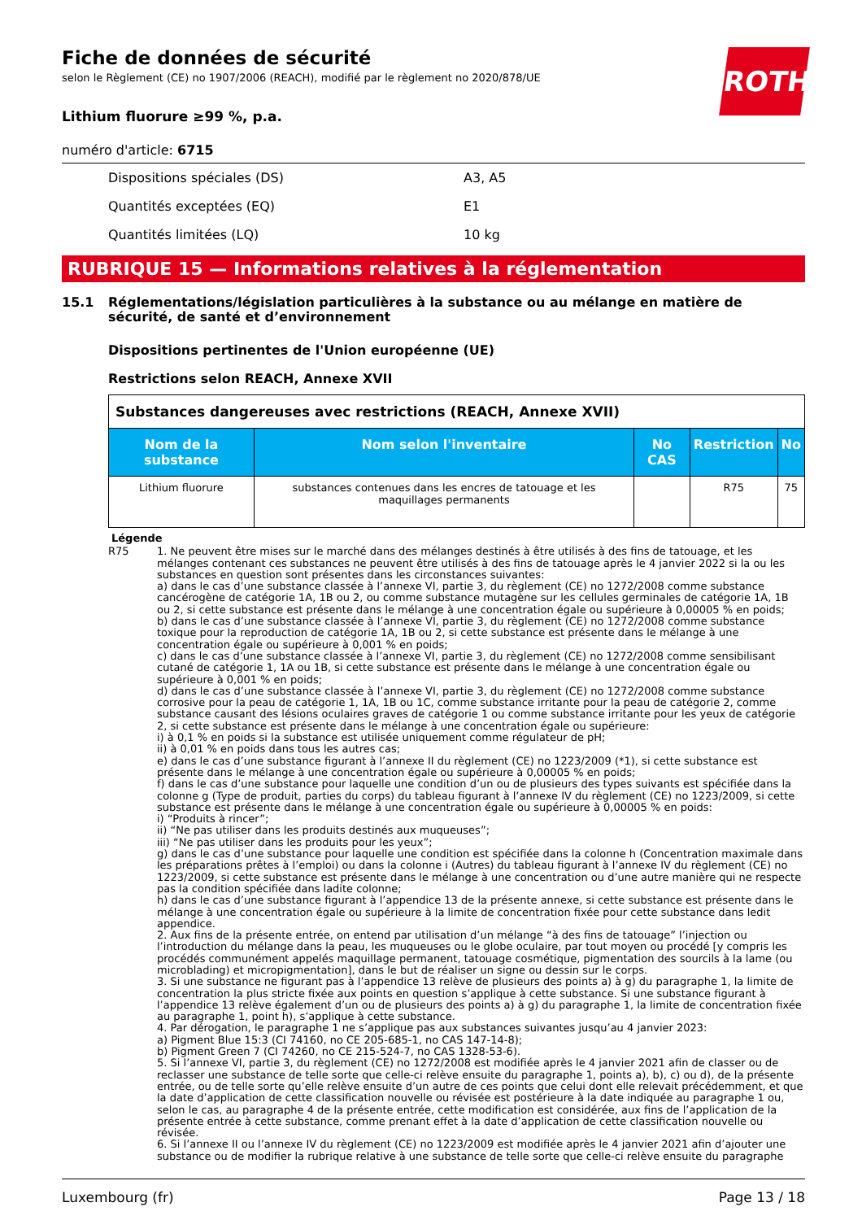ROTH
Fiche de données de sécurité
selon le Règlement (CE) no 1907/2006 (REACH), modifié par le règlement no 2020/878/UE
Lithium fluorure ≥99 %, p.a.
numéro d'article: 6715
Dispositions spéciales (DS) A3, A5
Quantités exceptées (EQ) E1
Quantités limitées (LQ) 10 kg
RUBRIQUE 15 — Informations relatives à la réglementation
15.1 Réglementations/législation particulières à la substance ou au mélange en matière de sécurité, de santé et d’environnement
Dispositions pertinentes de l'Union européenne (UE)
Restrictions selon REACH, Annexe XVII
| Substances dangereuses avec restrictions (REACH, Annexe XVII) | | | | |
| --- | --- | --- | --- | --- |
| Nom de la substance | Nom selon l'inventaire | No CAS | Restriction | No |
| Lithium fluorure | substances contenues dans les encres de tatouage et les maquillages permanents | | R75 | 75 |
Légende
R75 1. Ne peuvent être mises sur le marché dans des mélanges destinés à être utilisés à des fins de tatouage, et les mélanges contenant ces substances ne peuvent être utilisés à des fins de tatouage après le 4 janvier 2022 si la ou les substances en question sont présentes dans les circonstances suivantes:
a) dans le cas d’une substance classée à l’annexe VI, partie 3, du règlement (CE) no 1272/2008 comme substance cancérogène de catégorie 1A, 1B ou 2, ou comme substance mutagène sur les cellules germinales de catégorie 1A, 1B ou 2, si cette substance est présente dans le mélange à une concentration égale ou supérieure à 0,00005 % en poids;
b) dans le cas d’une substance classée à l’annexe VI, partie 3, du règlement (CE) no 1272/2008 comme substance toxique pour la reproduction de catégorie 1A, 1B ou 2, si cette substance est présente dans le mélange à une concentration égale ou supérieure à 0,001 % en poids;
c) dans le cas d’une substance classée à l’annexe VI, partie 3, du règlement (CE) no 1272/2008 comme sensibilisant cutané de catégorie 1, 1A ou 1B, si cette substance est présente dans le mélange à une concentration égale ou supérieure à 0,001 % en poids;
d) dans le cas d’une substance classée à l’annexe VI, partie 3, du règlement (CE) no 1272/2008 comme substance corrosive pour la peau de catégorie 1, 1A, 1B ou 1C, comme substance irritante pour la peau de catégorie 2, comme substance causant des lésions oculaires graves de catégorie 1 ou comme substance irritante pour les yeux de catégorie 2, si cette substance est présente dans le mélange à une concentration égale ou supérieure:
i) à 0,1 % en poids si la substance est utilisée uniquement comme régulateur de pH;
ii) à 0,01 % en poids dans tous les autres cas;
e) dans le cas d’une substance figurant à l’annexe II du règlement (CE) no 1223/2009 (*1), si cette substance est présente dans le mélange à une concentration égale ou supérieure à 0,00005 % en poids;
f) dans le cas d’une substance pour laquelle une condition d’un ou de plusieurs des types suivants est spécifiée dans la colonne g (Type de produit, parties du corps) du tableau figurant à l’annexe IV du règlement (CE) no 1223/2009, si cette substance est présente dans le mélange à une concentration égale ou supérieure à 0,00005 % en poids:
i) “Produits à rincer”;
ii) “Ne pas utiliser dans les produits destinés aux muqueuses”;
iii) “Ne pas utiliser dans les produits pour les yeux”;
g) dans le cas d’une substance pour laquelle une condition est spécifiée dans la colonne h (Concentration maximale dans les préparations prêtes à l’emploi) ou dans la colonne i (Autres) du tableau figurant à l’annexe IV du règlement (CE) no 1223/2009, si cette substance est présente dans le mélange à une concentration ou d’une autre manière qui ne respecte pas la condition spécifiée dans ladite colonne;
h) dans le cas d’une substance figurant à l’appendice 13 de la présente annexe, si cette substance est présente dans le mélange à une concentration égale ou supérieure à la limite de concentration fixée pour cette substance dans ledit appendice.
2. Aux fins de la présente entrée, on entend par utilisation d’un mélange “à des fins de tatouage” l’injection ou l’introduction du mélange dans la peau, les muqueuses ou le globe oculaire, par tout moyen ou procédé [y compris les procédés communément appelés maquillage permanent, tatouage cosmétique, pigmentation des sourcils à la lame (ou microblading) et micropigmentation], dans le but de réaliser un signe ou dessin sur le corps.
3. Si une substance ne figurant pas à l’appendice 13 relève de plusieurs des points a) à g) du paragraphe 1, la limite de concentration la plus stricte fixée aux points en question s’applique à cette substance. Si une substance figurant à l’appendice 13 relève également d’un ou de plusieurs des points a) à g) du paragraphe 1, la limite de concentration fixée au paragraphe 1, point h), s’applique à cette substance.
4. Par dérogation, le paragraphe 1 ne s’applique pas aux substances suivantes jusqu’au 4 janvier 2023:
a) Pigment Blue 15:3 (CI 74160, no CE 205-685-1, no CAS 147-14-8);
b) Pigment Green 7 (CI 74260, no CE 215-524-7, no CAS 1328-53-6).
5. Si l’annexe VI, partie 3, du règlement (CE) no 1272/2008 est modifiée après le 4 janvier 2021 afin de classer ou de reclasser une substance de telle sorte que celle-ci relève ensuite du paragraphe 1, points a), b), c) ou d), de la présente entrée, ou de telle sorte qu’elle relève ensuite d’un autre de ces points que celui dont elle relevait précédemment, et que la date d’application de cette classification nouvelle ou révisée est postérieure à la date indiquée au paragraphe 1 ou, selon le cas, au paragraphe 4 de la présente entrée, cette modification est considérée, aux fins de l’application de la présente entrée à cette substance, comme prenant effet à la date d’application de cette classification nouvelle ou révisée.
6. Si l’annexe II ou l’annexe IV du règlement (CE) no 1223/2009 est modifiée après le 4 janvier 2021 afin d’ajouter une substance ou de modifier la rubrique relative à une substance de telle sorte que celle-ci relève ensuite du paragraphe
Luxembourg (fr) Page 13 / 18